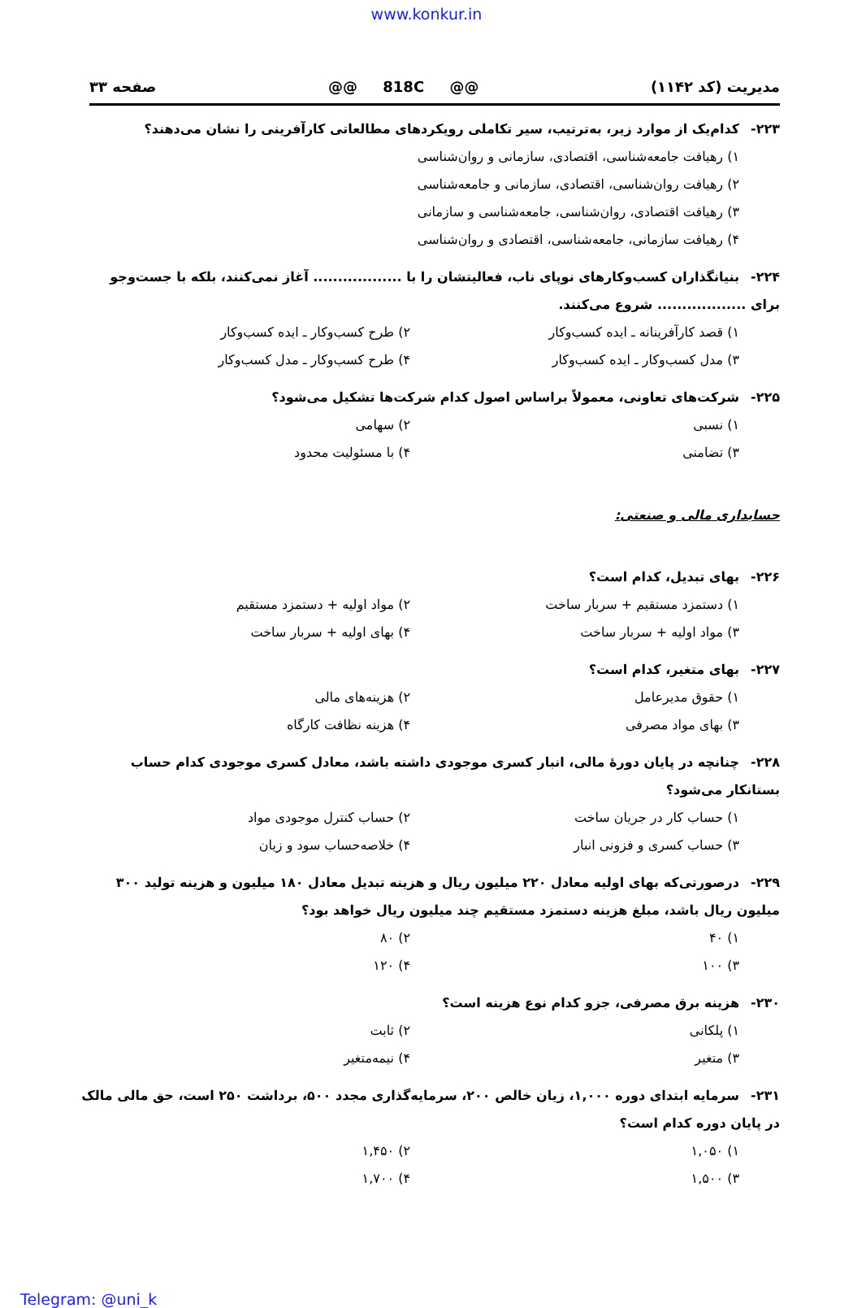www.konkur.in
مدیریت (کد ۱۱۴۲) @@ 818C @@ صفحه ۳۳
۲۲۳- کدام‌یک از موارد زیر، به‌ترتیب، سیر تکاملی رویکردهای مطالعاتی کارآفرینی را نشان می‌دهند؟
۱) رهیافت جامعه‌شناسی، اقتصادی، سازمانی و روان‌شناسی
۲) رهیافت روان‌شناسی، اقتصادی، سازمانی و جامعه‌شناسی
۳) رهیافت اقتصادی، روان‌شناسی، جامعه‌شناسی و سازمانی
۴) رهیافت سازمانی، جامعه‌شناسی، اقتصادی و روان‌شناسی
۲۲۴- بنیانگذاران کسب‌وکارهای نوپای ناب، فعالیتشان را با .................. آغاز نمی‌کنند، بلکه با جست‌وجو برای .................. شروع می‌کنند.
۱) قصد کارآفرینانه ـ ایده کسب‌وکار
۲) طرح کسب‌وکار ـ ایده کسب‌وکار
۳) مدل کسب‌وکار ـ ایده کسب‌وکار
۴) طرح کسب‌وکار ـ مدل کسب‌وکار
۲۲۵- شرکت‌های تعاونی، معمولاً براساس اصول کدام شرکت‌ها تشکیل می‌شود؟
۱) نسبی
۲) سهامی
۳) تضامنی
۴) با مسئولیت محدود
حسابداری مالی و صنعتی:
۲۲۶- بهای تبدیل، کدام است؟
۱) دستمزد مستقیم + سربار ساخت
۲) مواد اولیه + دستمزد مستقیم
۳) مواد اولیه + سربار ساخت
۴) بهای اولیه + سربار ساخت
۲۲۷- بهای متغیر، کدام است؟
۱) حقوق مدیرعامل
۲) هزینه‌های مالی
۳) بهای مواد مصرفی
۴) هزینه نظافت کارگاه
۲۲۸- چنانچه در پایان دورهٔ مالی، انبار کسری موجودی داشته باشد، معادل کسری موجودی کدام حساب بستانکار می‌شود؟
۱) حساب کار در جریان ساخت
۲) حساب کنترل موجودی مواد
۳) حساب کسری و فزونی انبار
۴) خلاصه‌حساب سود و زیان
۲۲۹- درصورتی‌که بهای اولیه معادل ۲۲۰ میلیون ریال و هزینه تبدیل معادل ۱۸۰ میلیون و هزینه تولید ۳۰۰ میلیون ریال باشد، مبلغ هزینه دستمزد مستقیم چند میلیون ریال خواهد بود؟
۱) ۴۰
۲) ۸۰
۳) ۱۰۰
۴) ۱۲۰
۲۳۰- هزینه برق مصرفی، جزو کدام نوع هزینه است؟
۱) پلکانی
۲) ثابت
۳) متغیر
۴) نیمه‌متغیر
۲۳۱- سرمایه ابتدای دوره ۱,۰۰۰، زیان خالص ۲۰۰، سرمایه‌گذاری مجدد ۵۰۰، برداشت ۲۵۰ است، حق مالی مالک در پایان دوره کدام است؟
۱) ۱,۰۵۰
۲) ۱,۴۵۰
۳) ۱,۵۰۰
۴) ۱,۷۰۰
Telegram: @uni_k